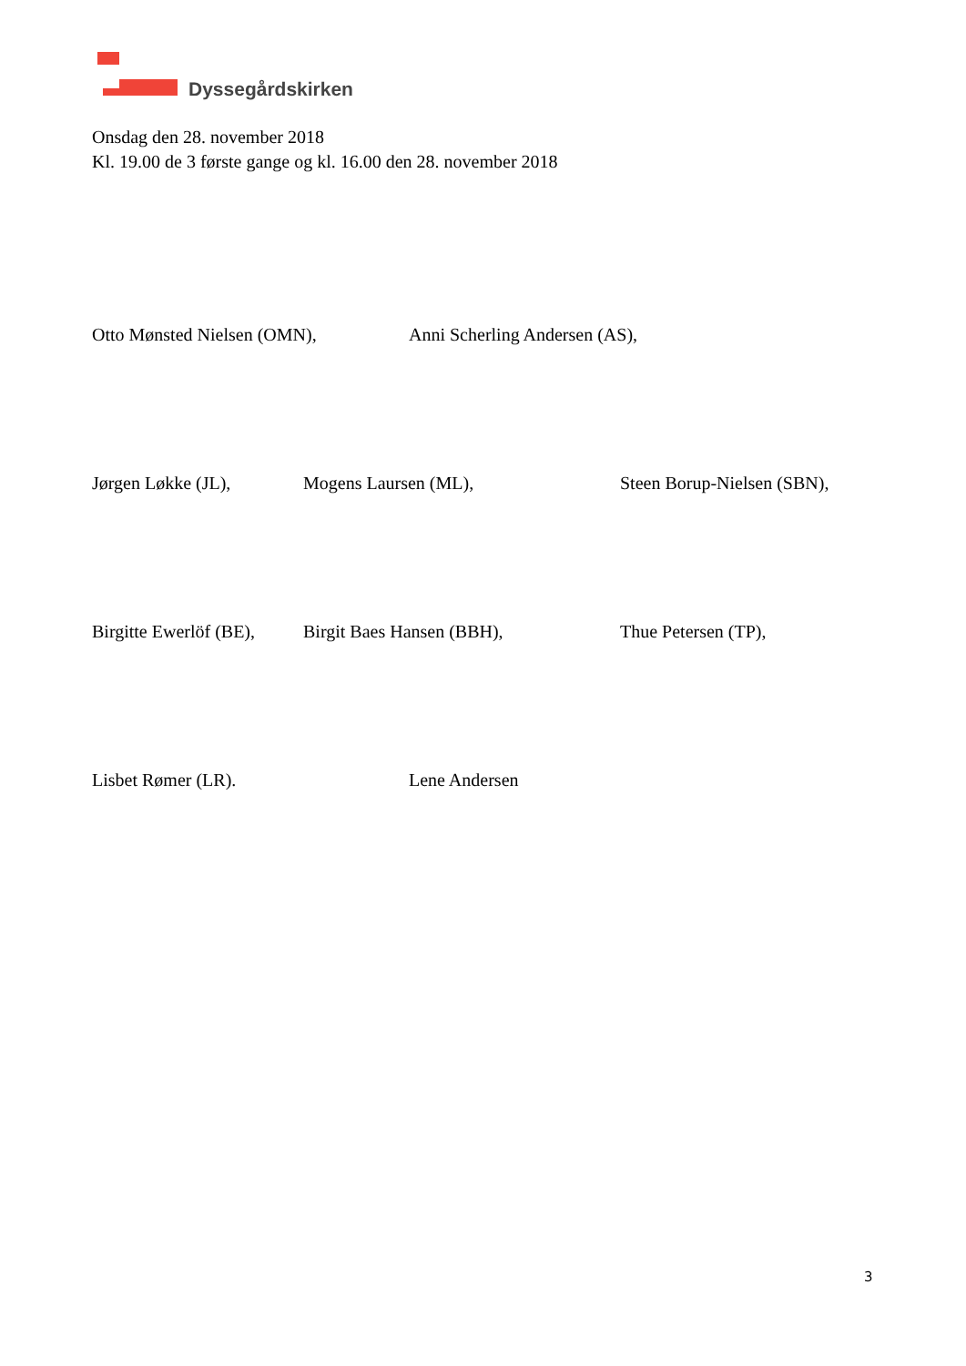Dyssegårdskirken
Onsdag den 28. november 2018
Kl. 19.00 de 3 første gange og kl. 16.00 den 28. november 2018
Otto Mønsted Nielsen (OMN), Anni Scherling Andersen (AS),
Jørgen Løkke (JL), Mogens Laursen (ML), Steen Borup-Nielsen (SBN),
Birgitte Ewerlöf (BE), Birgit Baes Hansen (BBH), Thue Petersen (TP),
Lisbet Rømer (LR). Lene Andersen
3